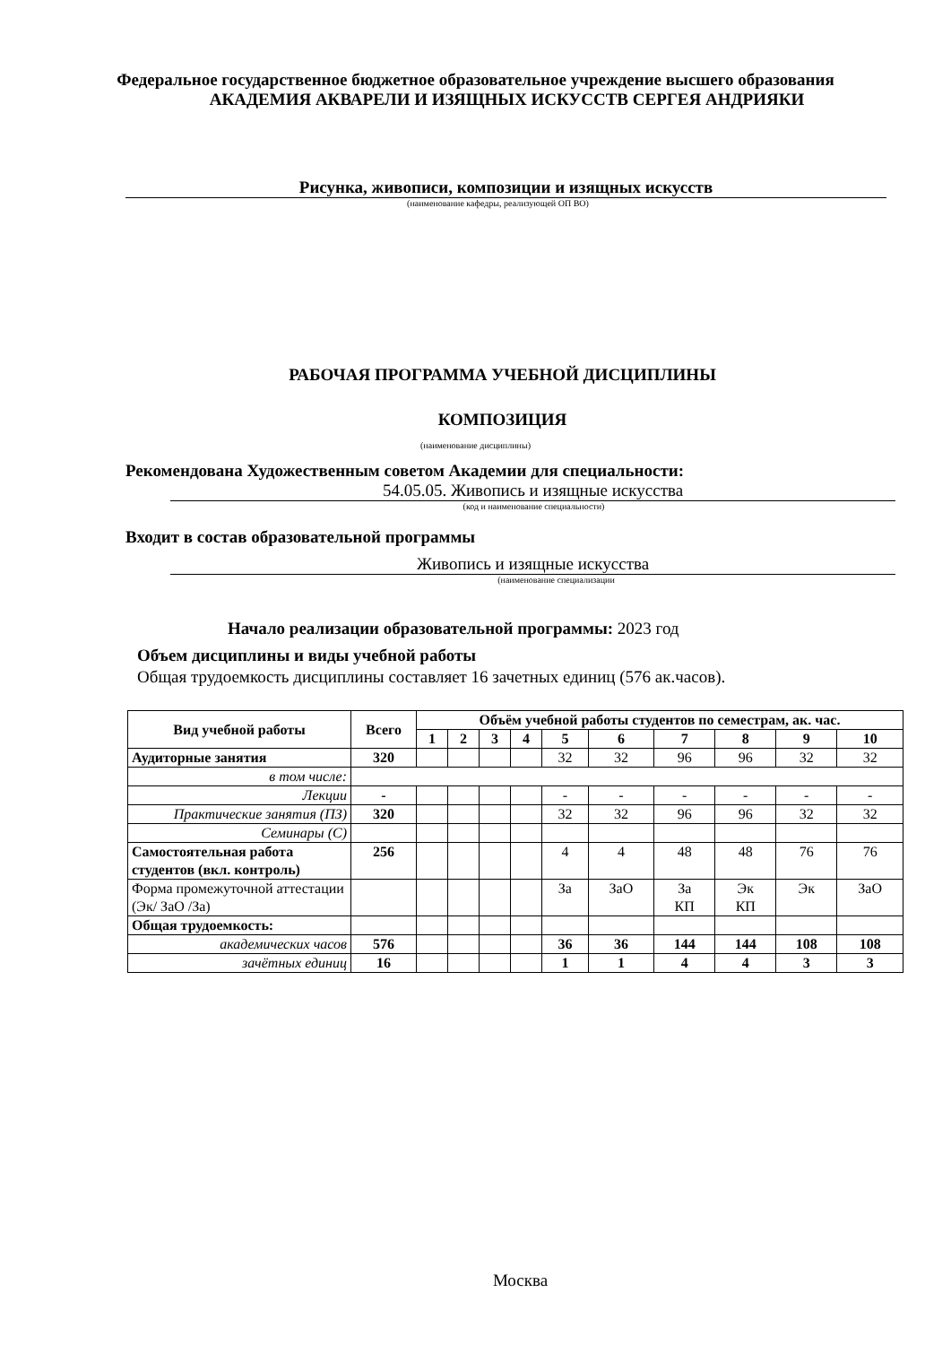Федеральное государственное бюджетное образовательное учреждение высшего образования
АКАДЕМИЯ АКВАРЕЛИ И ИЗЯЩНЫХ ИСКУССТВ СЕРГЕЯ АНДРИЯКИ
Рисунка, живописи, композиции и изящных искусств
(наименование кафедры, реализующей ОП ВО)
РАБОЧАЯ ПРОГРАММА УЧЕБНОЙ ДИСЦИПЛИНЫ
КОМПОЗИЦИЯ
(наименование дисциплины)
Рекомендована Художественным советом Академии для специальности:
54.05.05. Живопись и изящные искусства
(код и наименование специальности)
Входит в состав образовательной программы
Живопись и изящные искусства
(наименование специализации
Начало реализации образовательной программы: 2023 год
Объем дисциплины и виды учебной работы
Общая трудоемкость дисциплины составляет 16 зачетных единиц (576 ак.часов).
| Вид учебной работы | Всего | Объём учебной работы студентов по семестрам, ак. час. | | | | | | | | | |
| --- | --- | --- | --- | --- | --- | --- | --- | --- | --- | --- | --- |
| | | 1 | 2 | 3 | 4 | 5 | 6 | 7 | 8 | 9 | 10 |
| Аудиторные занятия | 320 | | | | | 32 | 32 | 96 | 96 | 32 | 32 |
| в том числе: | | | | | | | | | | | |
| Лекции | - | | | | | - | - | - | - | - | - |
| Практические занятия (ПЗ) | 320 | | | | | 32 | 32 | 96 | 96 | 32 | 32 |
| Семинары (С) | | | | | | | | | | | |
| Самостоятельная работа студентов (вкл. контроль) | 256 | | | | | 4 | 4 | 48 | 48 | 76 | 76 |
| Форма промежуточной аттестации (Эк/ ЗаО /За) | | | | | | За | ЗаО | За КП | Эк КП | Эк | ЗаО |
| Общая трудоемкость: | | | | | | | | | | | |
| академических часов | 576 | | | | | 36 | 36 | 144 | 144 | 108 | 108 |
| зачётных единиц | 16 | | | | | 1 | 1 | 4 | 4 | 3 | 3 |
Москва